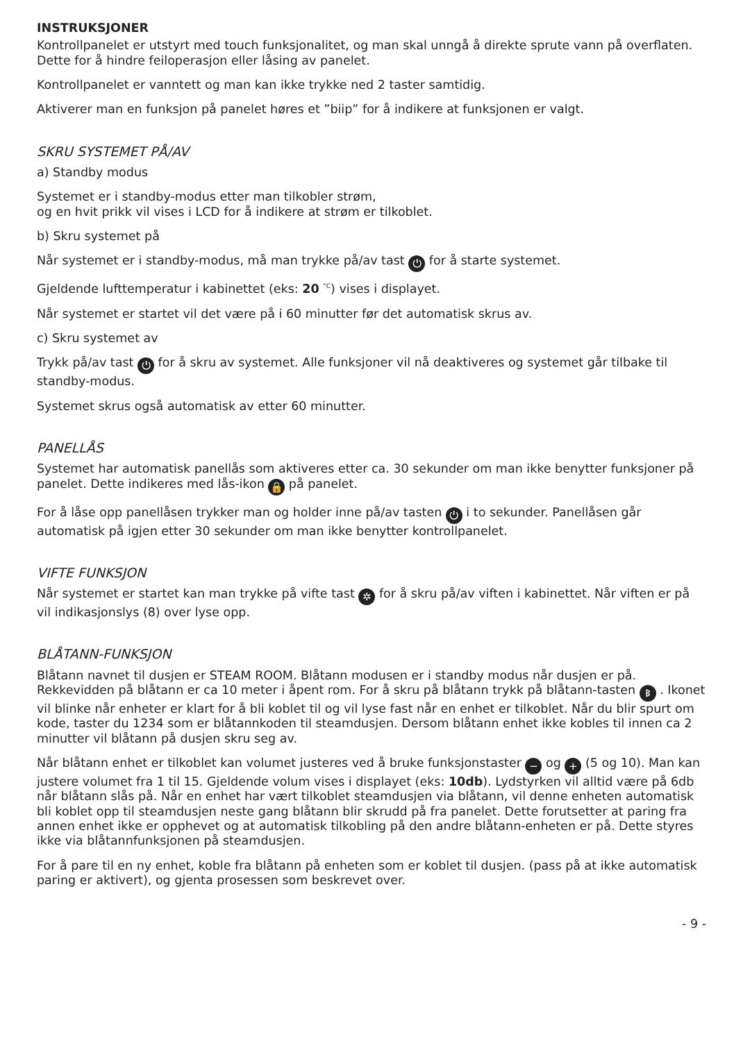INSTRUKSJONER
Kontrollpanelet er utstyrt med touch funksjonalitet, og man skal unngå å direkte sprute vann på overflaten. Dette for å hindre feiloperasjon eller låsing av panelet.
Kontrollpanelet er vanntett og man kan ikke trykke ned 2 taster samtidig.
Aktiverer man en funksjon på panelet høres et ”biip” for å indikere at funksjonen er valgt.
SKRU SYSTEMET PÅ/AV
a) Standby modus
Systemet er i standby-modus etter man tilkobler strøm,
og en hvit prikk vil vises i LCD for å indikere at strøm er tilkoblet.
b) Skru systemet på
Når systemet er i standby-modus, må man trykke på/av tast ⏻ for å starte systemet.
Gjeldende lufttemperatur i kabinettet (eks: 20 <sup>°C</sup>) vises i displayet.
Når systemet er startet vil det være på i 60 minutter før det automatisk skrus av.
c) Skru systemet av
Trykk på/av tast ⏻ for å skru av systemet. Alle funksjoner vil nå deaktiveres og systemet går tilbake til standby-modus.
Systemet skrus også automatisk av etter 60 minutter.
PANELLÅS
Systemet har automatisk panellås som aktiveres etter ca. 30 sekunder om man ikke benytter funksjoner på panelet. Dette indikeres med lås-ikon 🔒 på panelet.
For å låse opp panellåsen trykker man og holder inne på/av tasten ⏻ i to sekunder. Panellåsen går automatisk på igjen etter 30 sekunder om man ikke benytter kontrollpanelet.
VIFTE FUNKSJON
Når systemet er startet kan man trykke på vifte tast ✲ for å skru på/av viften i kabinettet. Når viften er på vil indikasjonslys (8) over lyse opp.
BLÅTANN-FUNKSJON
Blåtann navnet til dusjen er STEAM ROOM. Blåtann modusen er i standby modus når dusjen er på. Rekkevidden på blåtann er ca 10 meter i åpent rom. For å skru på blåtann trykk på blåtann-tasten ᛒ . Ikonet vil blinke når enheter er klart for å bli koblet til og vil lyse fast når en enhet er tilkoblet. Når du blir spurt om kode, taster du 1234 som er blåtannkoden til steamdusjen. Dersom blåtann enhet ikke kobles til innen ca 2 minutter vil blåtann på dusjen skru seg av.
Når blåtann enhet er tilkoblet kan volumet justeres ved å bruke funksjonstaster − og + (5 og 10). Man kan justere volumet fra 1 til 15. Gjeldende volum vises i displayet (eks: 10db). Lydstyrken vil alltid være på 6db når blåtann slås på. Når en enhet har vært tilkoblet steamdusjen via blåtann, vil denne enheten automatisk bli koblet opp til steamdusjen neste gang blåtann blir skrudd på fra panelet. Dette forutsetter at paring fra annen enhet ikke er opphevet og at automatisk tilkobling på den andre blåtann-enheten er på. Dette styres ikke via blåtannfunksjonen på steamdusjen.
For å pare til en ny enhet, koble fra blåtann på enheten som er koblet til dusjen. (pass på at ikke automatisk paring er aktivert), og gjenta prosessen som beskrevet over.
- 9 -